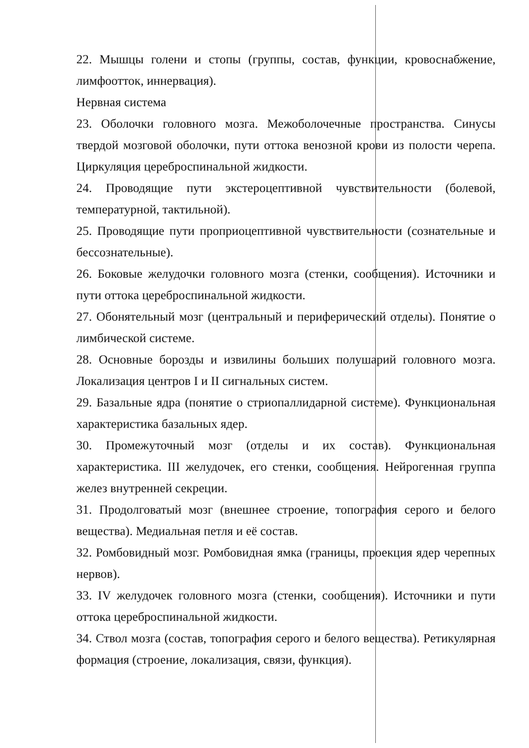22. Мышцы голени и стопы (группы, состав, функции, кровоснабжение, лимфоотток, иннервация).
Нервная система
23. Оболочки головного мозга. Межоболочечные пространства. Синусы твердой мозговой оболочки, пути оттока венозной крови из полости черепа. Циркуляция цереброспинальной жидкости.
24. Проводящие пути экстероцептивной чувствительности (болевой, температурной, тактильной).
25. Проводящие пути проприоцептивной чувствительности (сознательные и бессознательные).
26. Боковые желудочки головного мозга (стенки, сообщения). Источники и пути оттока цереброспинальной жидкости.
27. Обонятельный мозг (центральный и периферический отделы). Понятие о лимбической системе.
28. Основные борозды и извилины больших полушарий головного мозга. Локализация центров I и II сигнальных систем.
29. Базальные ядра (понятие о стриопаллидарной системе). Функциональная характеристика базальных ядер.
30. Промежуточный мозг (отделы и их состав). Функциональная характеристика. III желудочек, его стенки, сообщения. Нейрогенная группа желез внутренней секреции.
31. Продолговатый мозг (внешнее строение, топография серого и белого вещества). Медиальная петля и её состав.
32. Ромбовидный мозг. Ромбовидная ямка (границы, проекция ядер черепных нервов).
33. IV желудочек головного мозга (стенки, сообщения). Источники и пути оттока цереброспинальной жидкости.
34. Ствол мозга (состав, топография серого и белого вещества). Ретикулярная формация (строение, локализация, связи, функция).